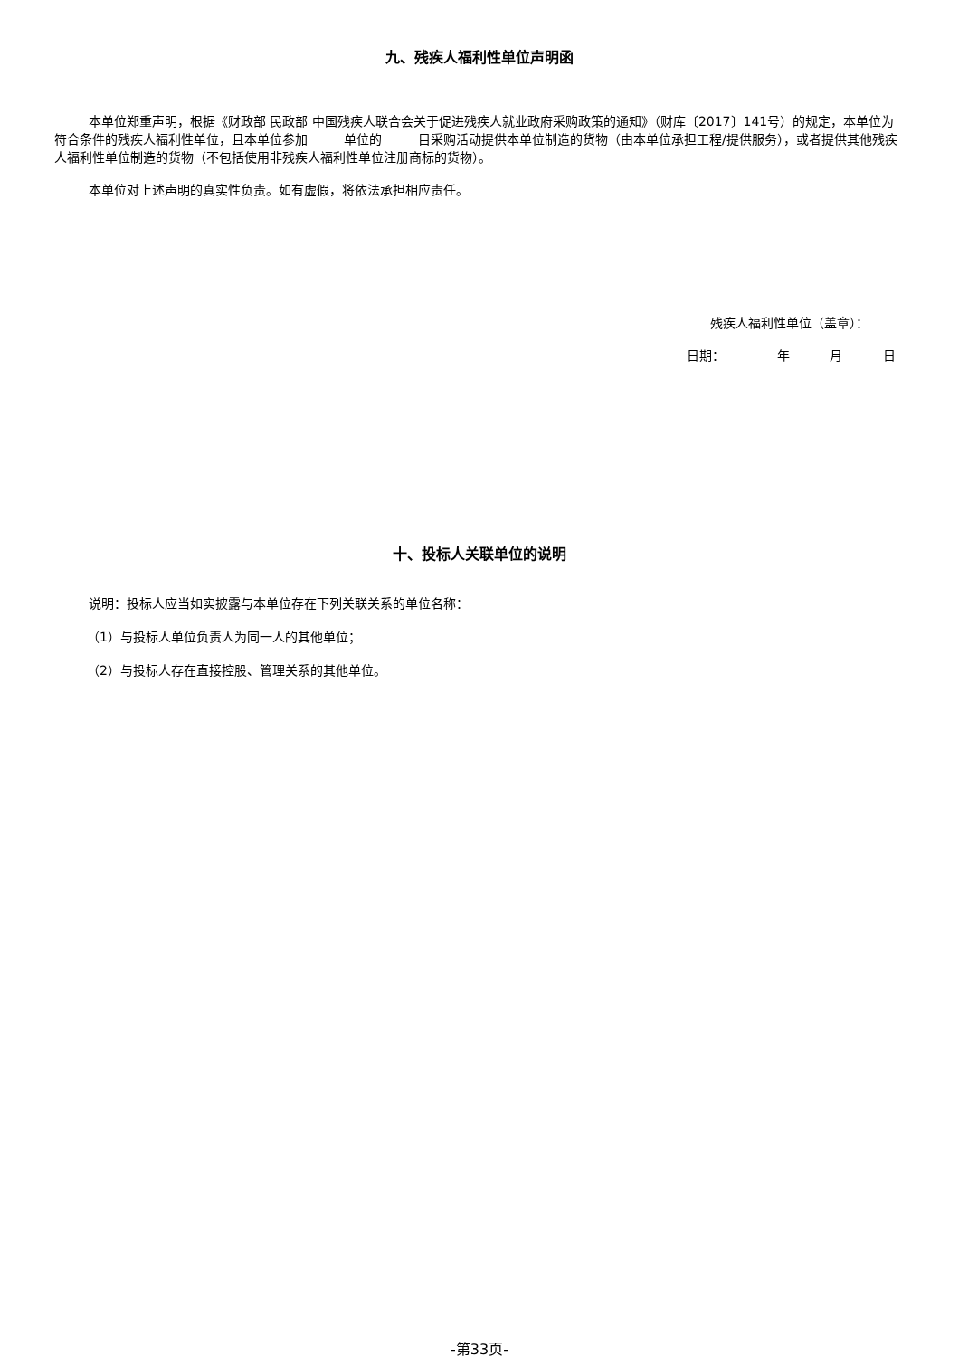九、残疾人福利性单位声明函
本单位郑重声明，根据《财政部 民政部 中国残疾人联合会关于促进残疾人就业政府采购政策的通知》（财库〔2017〕141号）的规定，本单位为符合条件的残疾人福利性单位，且本单位参加 单位的 目采购活动提供本单位制造的货物（由本单位承担工程/提供服务），或者提供其他残疾人福利性单位制造的货物（不包括使用非残疾人福利性单位注册商标的货物）。
本单位对上述声明的真实性负责。如有虚假，将依法承担相应责任。
残疾人福利性单位（盖章）：
日期： 年 月 日
十、投标人关联单位的说明
说明：投标人应当如实披露与本单位存在下列关联关系的单位名称：
（1）与投标人单位负责人为同一人的其他单位；
（2）与投标人存在直接控股、管理关系的其他单位。
-第33页-